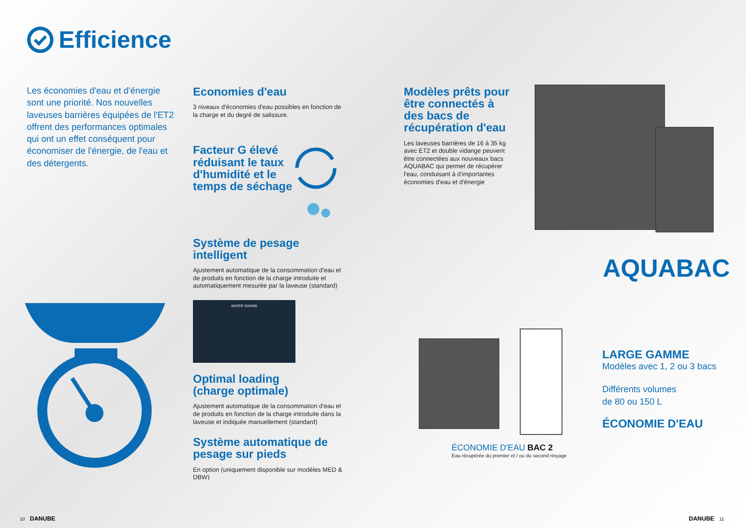Efficience
Les économies d'eau et d'énergie sont une priorité. Nos nouvelles laveuses barrières équipées de l'ET2 offrent des performances optimales qui ont un effet conséquent pour économiser de l'énergie, de l'eau et des détergents.
Economies d'eau
3 niveaux d'économies d'eau possibles en fonction de la charge et du degré de salissure.
Facteur G élevé réduisant le taux d'humidité et le temps de séchage
Système de pesage intelligent
Ajustement automatique de la consommation d'eau et de produits en fonction de la charge introduite et automatiquement mesurée par la laveuse (standard)
WATER SAVING
Optimal loading
(charge optimale)
Ajustement automatique de la consommation d'eau et de produits en fonction de la charge introduite dans la laveuse et indiquée manuellement (standard)
Système automatique de pesage sur pieds
En option (uniquement disponible sur modèles MED & DBW)
Modèles prêts pour être connectés à des bacs de récupération d'eau
Les laveuses barrières de 16 à 35 kg avec ET2 et double vidange peuvent être connectées aux nouveaux bacs AQUABAC qui permet de récupérer l'eau, conduisant à d'importantes économies d'eau et d'énergie
AQUABAC
ÉCONOMIE D'EAU BAC 2
Eau récupérée du premier et / ou du second rinçage
LARGE GAMME
Modèles avec 1, 2 ou 3 bacs
Différents volumes
de 80 ou 150 L
ÉCONOMIE D'EAU
10 DANUBE DANUBE 11